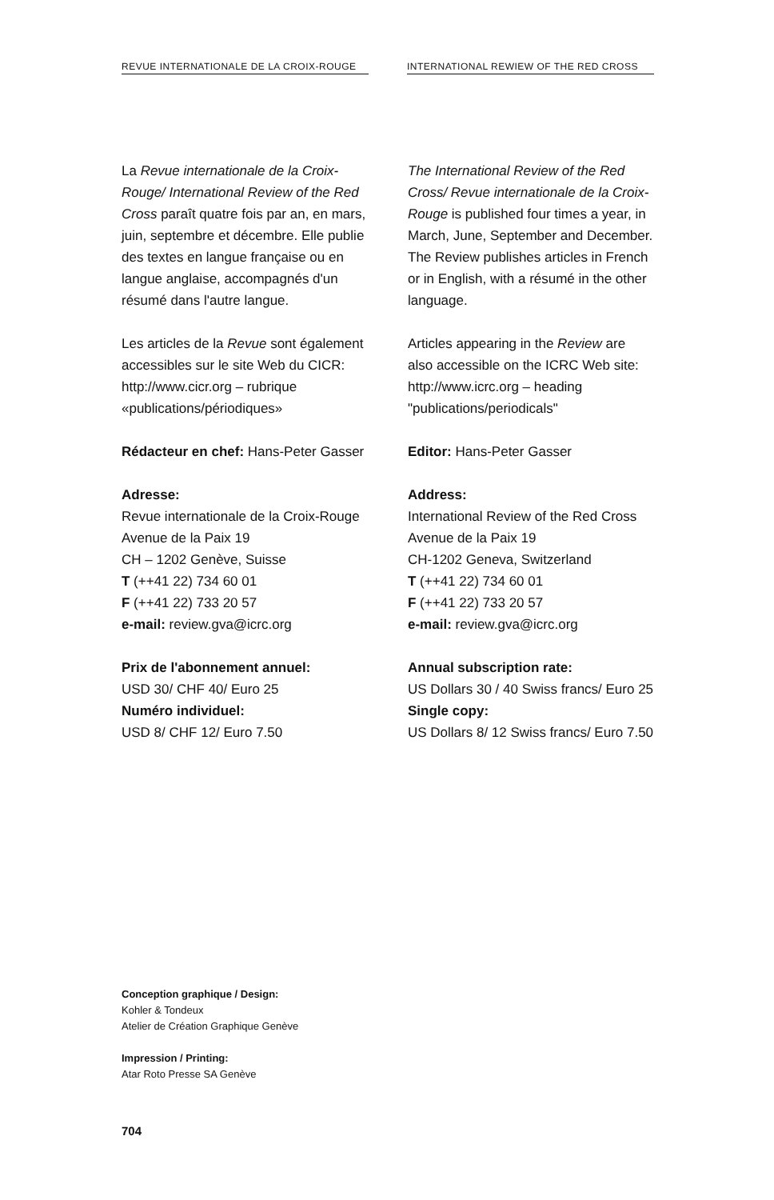REVUE INTERNATIONALE DE LA CROIX-ROUGE
INTERNATIONAL REWIEW OF THE RED CROSS
La Revue internationale de la Croix-Rouge/ International Review of the Red Cross paraît quatre fois par an, en mars, juin, septembre et décembre. Elle publie des textes en langue française ou en langue anglaise, accompagnés d'un résumé dans l'autre langue.
Les articles de la Revue sont également accessibles sur le site Web du CICR: http://www.cicr.org – rubrique «publications/périodiques»
Rédacteur en chef: Hans-Peter Gasser
Adresse:
Revue internationale de la Croix-Rouge
Avenue de la Paix 19
CH – 1202 Genève, Suisse
T (++41 22) 734 60 01
F (++41 22) 733 20 57
e-mail: review.gva@icrc.org
Prix de l'abonnement annuel:
USD 30/ CHF 40/ Euro 25
Numéro individuel:
USD 8/ CHF 12/ Euro 7.50
The International Review of the Red Cross/ Revue internationale de la Croix-Rouge is published four times a year, in March, June, September and December. The Review publishes articles in French or in English, with a résumé in the other language.
Articles appearing in the Review are also accessible on the ICRC Web site: http://www.icrc.org – heading "publications/periodicals"
Editor: Hans-Peter Gasser
Address:
International Review of the Red Cross
Avenue de la Paix 19
CH-1202 Geneva, Switzerland
T (++41 22) 734 60 01
F (++41 22) 733 20 57
e-mail: review.gva@icrc.org
Annual subscription rate:
US Dollars 30 / 40 Swiss francs/ Euro 25
Single copy:
US Dollars 8/ 12 Swiss francs/ Euro 7.50
Conception graphique / Design:
Kohler & Tondeux
Atelier de Création Graphique Genève
Impression / Printing:
Atar Roto Presse SA Genève
704